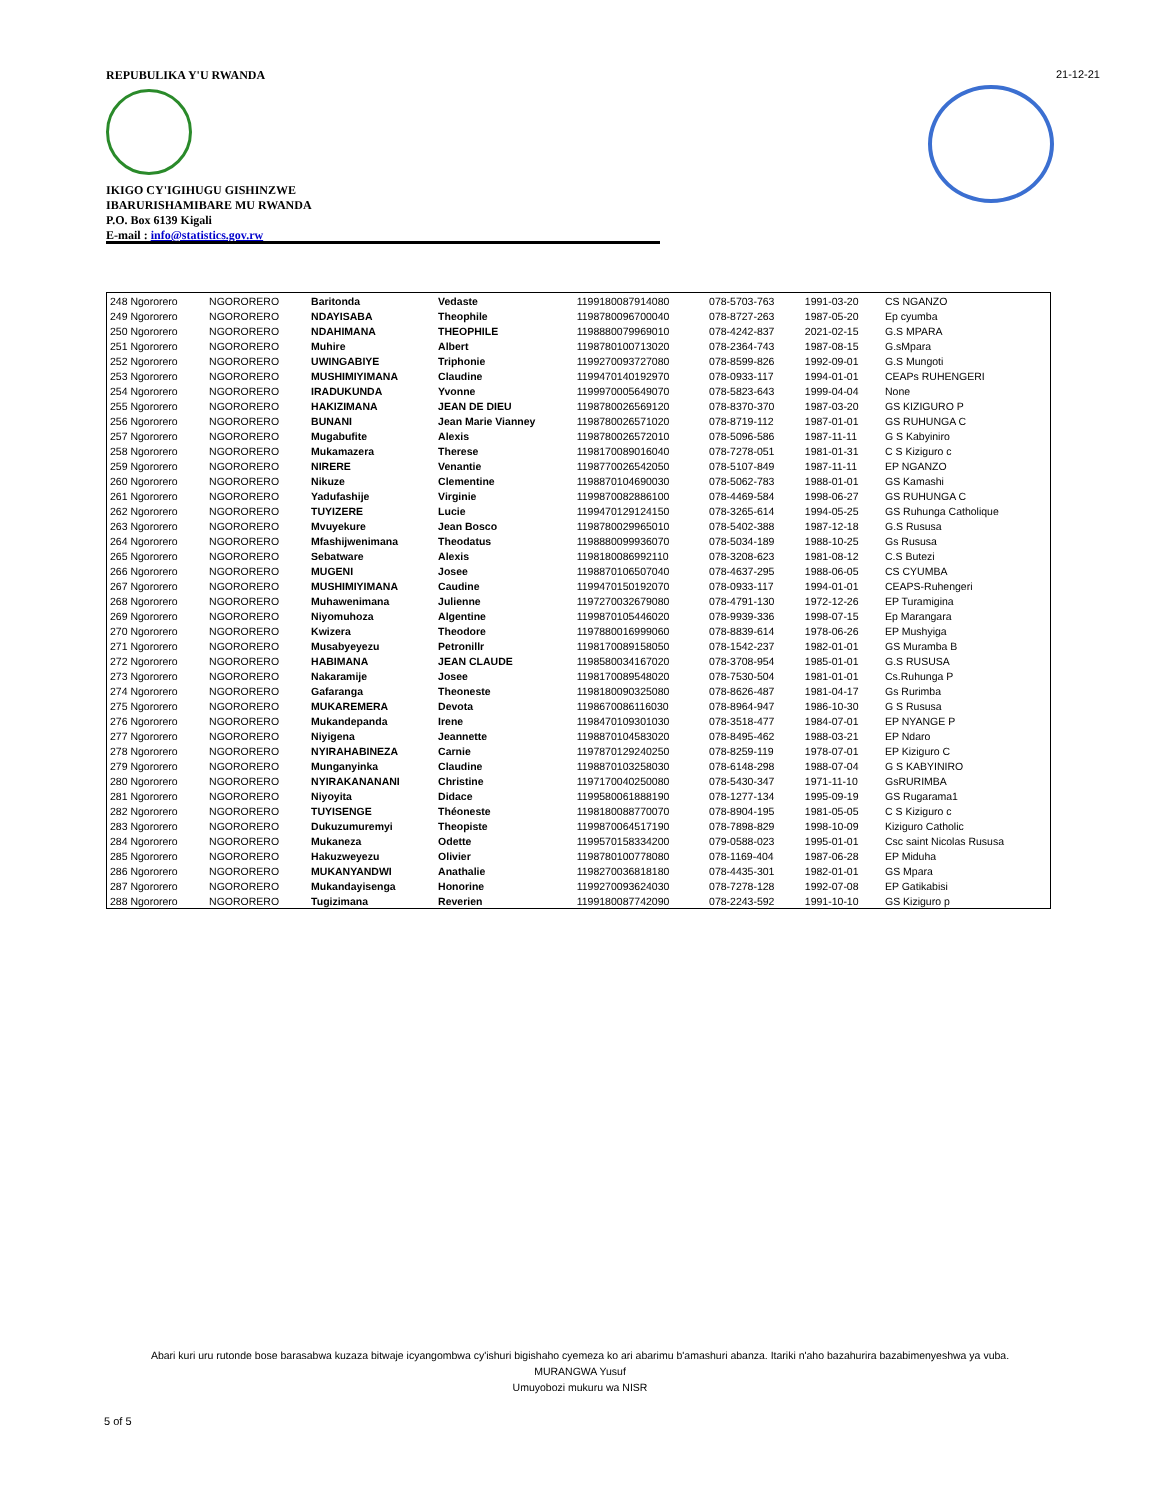REPUBULIKA Y'U RWANDA
IKIGO CY'IGIHUGU GISHINZWE
IBARURISHAMIBARE MU RWANDA
P.O. Box 6139 Kigali
E-mail : info@statistics.gov.rw
21-12-21
| 248 Ngororero | NGORORERO | Baritonda | Vedaste | 1199180087914080 | 078-5703-763 | 1991-03-20 | CS NGANZO |
| 249 Ngororero | NGORORERO | NDAYISABA | Theophile | 1198780096700040 | 078-8727-263 | 1987-05-20 | Ep cyumba |
| 250 Ngororero | NGORORERO | NDAHIMANA | THEOPHILE | 1198880079969010 | 078-4242-837 | 2021-02-15 | G.S MPARA |
| 251 Ngororero | NGORORERO | Muhire | Albert | 1198780100713020 | 078-2364-743 | 1987-08-15 | G.sMpara |
| 252 Ngororero | NGORORERO | UWINGABIYE | Triphonie | 1199270093727080 | 078-8599-826 | 1992-09-01 | G.S Mungoti |
| 253 Ngororero | NGORORERO | MUSHIMIYIMANA | Claudine | 1199470140192970 | 078-0933-117 | 1994-01-01 | CEAPs RUHENGERI |
| 254 Ngororero | NGORORERO | IRADUKUNDA | Yvonne | 1199970005649070 | 078-5823-643 | 1999-04-04 | None |
| 255 Ngororero | NGORORERO | HAKIZIMANA | JEAN DE DIEU | 1198780026569120 | 078-8370-370 | 1987-03-20 | GS KIZIGURO P |
| 256 Ngororero | NGORORERO | BUNANI | Jean Marie Vianney | 1198780026571020 | 078-8719-112 | 1987-01-01 | GS RUHUNGA C |
| 257 Ngororero | NGORORERO | Mugabufite | Alexis | 1198780026572010 | 078-5096-586 | 1987-11-11 | G S Kabyiniro |
| 258 Ngororero | NGORORERO | Mukamazera | Therese | 1198170089016040 | 078-7278-051 | 1981-01-31 | C S Kiziguro c |
| 259 Ngororero | NGORORERO | NIRERE | Venantie | 1198770026542050 | 078-5107-849 | 1987-11-11 | EP NGANZO |
| 260 Ngororero | NGORORERO | Nikuze | Clementine | 1198870104690030 | 078-5062-783 | 1988-01-01 | GS Kamashi |
| 261 Ngororero | NGORORERO | Yadufashije | Virginie | 1199870082886100 | 078-4469-584 | 1998-06-27 | GS RUHUNGA C |
| 262 Ngororero | NGORORERO | TUYIZERE | Lucie | 1199470129124150 | 078-3265-614 | 1994-05-25 | GS Ruhunga Catholique |
| 263 Ngororero | NGORORERO | Mvuyekure | Jean Bosco | 1198780029965010 | 078-5402-388 | 1987-12-18 | G.S Rususa |
| 264 Ngororero | NGORORERO | Mfashijwenimana | Theodatus | 1198880099936070 | 078-5034-189 | 1988-10-25 | Gs Rususa |
| 265 Ngororero | NGORORERO | Sebatware | Alexis | 1198180086992110 | 078-3208-623 | 1981-08-12 | C.S Butezi |
| 266 Ngororero | NGORORERO | MUGENI | Josee | 1198870106507040 | 078-4637-295 | 1988-06-05 | CS CYUMBA |
| 267 Ngororero | NGORORERO | MUSHIMIYIMANA | Caudine | 1199470150192070 | 078-0933-117 | 1994-01-01 | CEAPS-Ruhengeri |
| 268 Ngororero | NGORORERO | Muhawenimana | Julienne | 1197270032679080 | 078-4791-130 | 1972-12-26 | EP Turamigina |
| 269 Ngororero | NGORORERO | Niyomuhoza | Algentine | 1199870105446020 | 078-9939-336 | 1998-07-15 | Ep Marangara |
| 270 Ngororero | NGORORERO | Kwizera | Theodore | 1197880016999060 | 078-8839-614 | 1978-06-26 | EP Mushyiga |
| 271 Ngororero | NGORORERO | Musabyeyezu | Petronillr | 1198170089158050 | 078-1542-237 | 1982-01-01 | GS Muramba B |
| 272 Ngororero | NGORORERO | HABIMANA | JEAN CLAUDE | 1198580034167020 | 078-3708-954 | 1985-01-01 | G.S RUSUSA |
| 273 Ngororero | NGORORERO | Nakaramije | Josee | 1198170089548020 | 078-7530-504 | 1981-01-01 | Cs.Ruhunga P |
| 274 Ngororero | NGORORERO | Gafaranga | Theoneste | 1198180090325080 | 078-8626-487 | 1981-04-17 | Gs Rurimba |
| 275 Ngororero | NGORORERO | MUKAREMERA | Devota | 1198670086116030 | 078-8964-947 | 1986-10-30 | G S Rususa |
| 276 Ngororero | NGORORERO | Mukandepanda | Irene | 1198470109301030 | 078-3518-477 | 1984-07-01 | EP NYANGE P |
| 277 Ngororero | NGORORERO | Niyigena | Jeannette | 1198870104583020 | 078-8495-462 | 1988-03-21 | EP Ndaro |
| 278 Ngororero | NGORORERO | NYIRAHABINEZA | Carnie | 1197870129240250 | 078-8259-119 | 1978-07-01 | EP Kiziguro C |
| 279 Ngororero | NGORORERO | Munganyinka | Claudine | 1198870103258030 | 078-6148-298 | 1988-07-04 | G S KABYINIRO |
| 280 Ngororero | NGORORERO | NYIRAKANANANI | Christine | 1197170040250080 | 078-5430-347 | 1971-11-10 | GsRURIMBA |
| 281 Ngororero | NGORORERO | Niyoyita | Didace | 1199580061888190 | 078-1277-134 | 1995-09-19 | GS Rugarama1 |
| 282 Ngororero | NGORORERO | TUYISENGE | Théoneste | 1198180088770070 | 078-8904-195 | 1981-05-05 | C S Kiziguro c |
| 283 Ngororero | NGORORERO | Dukuzumuremyi | Theopiste | 1199870064517190 | 078-7898-829 | 1998-10-09 | Kiziguro Catholic |
| 284 Ngororero | NGORORERO | Mukaneza | Odette | 1199570158334200 | 079-0588-023 | 1995-01-01 | Csc saint Nicolas Rususa |
| 285 Ngororero | NGORORERO | Hakuzweyezu | Olivier | 1198780100778080 | 078-1169-404 | 1987-06-28 | EP Miduha |
| 286 Ngororero | NGORORERO | MUKANYANDWI | Anathalie | 1198270036818180 | 078-4435-301 | 1982-01-01 | GS Mpara |
| 287 Ngororero | NGORORERO | Mukandayisenga | Honorine | 1199270093624030 | 078-7278-128 | 1992-07-08 | EP Gatikabisi |
| 288 Ngororero | NGORORERO | Tugizimana | Reverien | 1199180087742090 | 078-2243-592 | 1991-10-10 | GS Kiziguro p |
Abari kuri uru rutonde bose barasabwa kuzaza bitwaje icyangombwa cy'ishuri bigishaho cyemeza ko ari abarimu b'amashuri abanza. Itariki n'aho bazahurira bazabimenyeshwa ya vuba.
MURANGWA Yusuf
Umuyobozi mukuru wa NISR
5 of 5